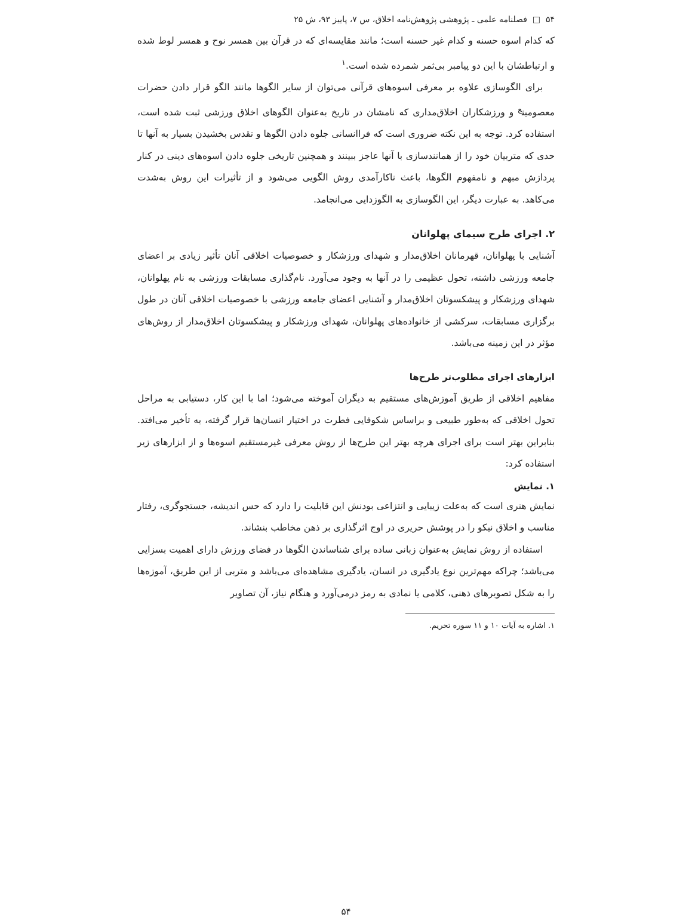۵۴ □ فصلنامه علمی ـ پژوهشی پژوهش‌نامه اخلاق، س ۷، پاییز ۹۳، ش ۲۵
که کدام اسوه حسنه و کدام غیر حسنه است؛ مانند مقایسه‌ای که در قرآن بین همسر نوح و همسر لوط شده و ارتباطشان با این دو پیامبر بی‌ثمر شمرده شده است.<sup>۱</sup>
برای الگوسازی علاوه بر معرفی اسوه‌های قرآنی می‌توان از سایر الگوها مانند الگو قرار دادن حضرات معصومین<sup>ع</sup> و ورزشکاران اخلاق‌مداری که نامشان در تاریخ به‌عنوان الگوهای اخلاق ورزشی ثبت شده است، استفاده کرد. توجه به این نکته ضروری است که فراانسانی جلوه دادن الگوها و تقدس بخشیدن بسیار به آنها تا حدی که متربیان خود را از همانندسازی با آنها عاجز ببینند و همچنین تاریخی جلوه دادن اسوه‌های دینی در کنار پردازش مبهم و نامفهوم الگوها، باعث ناکارآمدی روش الگویی می‌شود و از تأثیرات این روش به‌شدت می‌کاهد. به عبارت دیگر، این الگوسازی به الگوزدایی می‌انجامد.
۲. اجرای طرح سیمای پهلوانان
آشنایی با پهلوانان، قهرمانان اخلاق‌مدار و شهدای ورزشکار و خصوصیات اخلاقی آنان تأثیر زیادی بر اعضای جامعه ورزشی داشته، تحول عظیمی را در آنها به وجود می‌آورد. نام‌گذاری مسابقات ورزشی به نام پهلوانان، شهدای ورزشکار و پیشکسوتان اخلاق‌مدار و آشنایی اعضای جامعه ورزشی با خصوصیات اخلاقی آنان در طول برگزاری مسابقات، سرکشی از خانواده‌های پهلوانان، شهدای ورزشکار و پیشکسوتان اخلاق‌مدار از روش‌های مؤثر در این زمینه می‌باشد.
ابزارهای اجرای مطلوب‌تر طرح‌ها
مفاهیم اخلاقی از طریق آموزش‌های مستقیم به دیگران آموخته می‌شود؛ اما با این کار، دستیابی به مراحل تحول اخلاقی که به‌طور طبیعی و براساس شکوفایی فطرت در اختیار انسان‌ها قرار گرفته، به تأخیر می‌افتد. بنابراین بهتر است برای اجرای هرچه بهتر این طرح‌ها از روش معرفی غیرمستقیم اسوه‌ها و از ابزارهای زیر استفاده کرد:
۱. نمایش
نمایش هنری است که به‌علت زیبایی و انتزاعی بودنش این قابلیت را دارد که حس اندیشه، جستجوگری، رفتار مناسب و اخلاق نیکو را در پوشش حریری در اوج اثرگذاری بر ذهن مخاطب بنشاند.
استفاده از روش نمایش به‌عنوان زبانی ساده برای شناساندن الگوها در فضای ورزش دارای اهمیت بسزایی می‌باشد؛ چراکه مهم‌ترین نوع یادگیری در انسان، یادگیری مشاهده‌ای می‌باشد و متربی از این طریق، آموزه‌ها را به شکل تصویرهای ذهنی، کلامی یا نمادی به رمز درمی‌آورد و هنگام نیاز، آن تصاویر
۱. اشاره به آیات ۱۰ و ۱۱ سوره تحریم.
۵۴